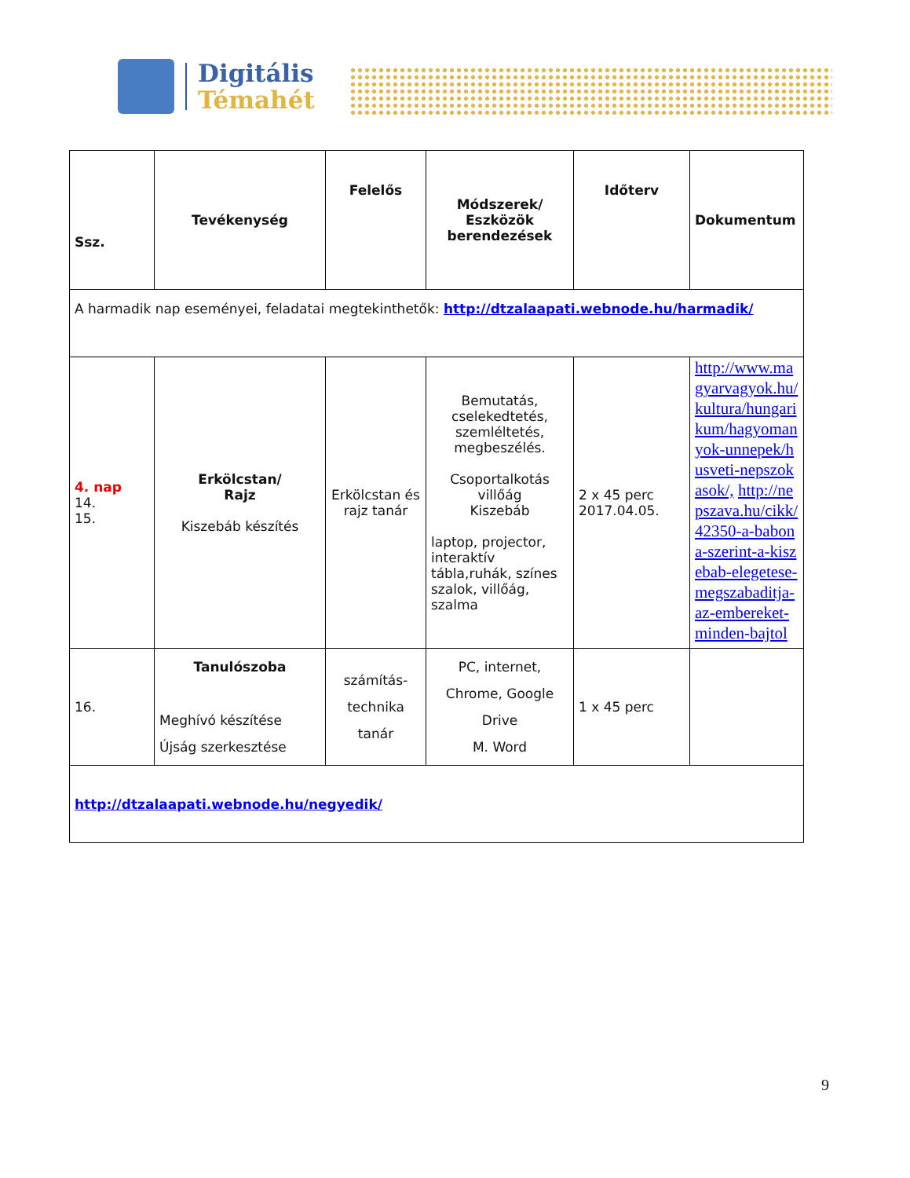Digitális
Témahét
| Ssz. | Tevékenység | Felelős | Módszerek/ Eszközök berendezések | Időterv | Dokumentum |
| --- | --- | --- | --- | --- | --- |
| A harmadik nap eseményei, feladatai megtekinthetők: http://dtzalaapati.webnode.hu/harmadik/ | | | | | |
| 4. nap 14. 15. | Erkölcstan/ Rajz Kiszebáb készítés | Erkölcstan és rajz tanár | Bemutatás, cselekedtetés, szemléltetés, megbeszélés. Csoportalkotás villőág Kiszebáb laptop, projector, interaktív tábla,ruhák, színes szalok, villőág, szalma | 2 x 45 perc 2017.04.05. | http://www.magyarvagyok.hu/kultura/hungarikum/hagyomanyok-unnepek/husveti-nepszokasok/, http://nepszava.hu/cikk/42350-a-babona-szerint-a-kiszebab-elegetese-megszabaditja-az-embereket-minden-bajtol |
| 16. | Tanulószoba Meghívó készítése Újság szerkesztése | számítás-technika tanár | PC, internet, Chrome, Google Drive M. Word | 1 x 45 perc | |
| http://dtzalaapati.webnode.hu/negyedik/ | | | | | |
9